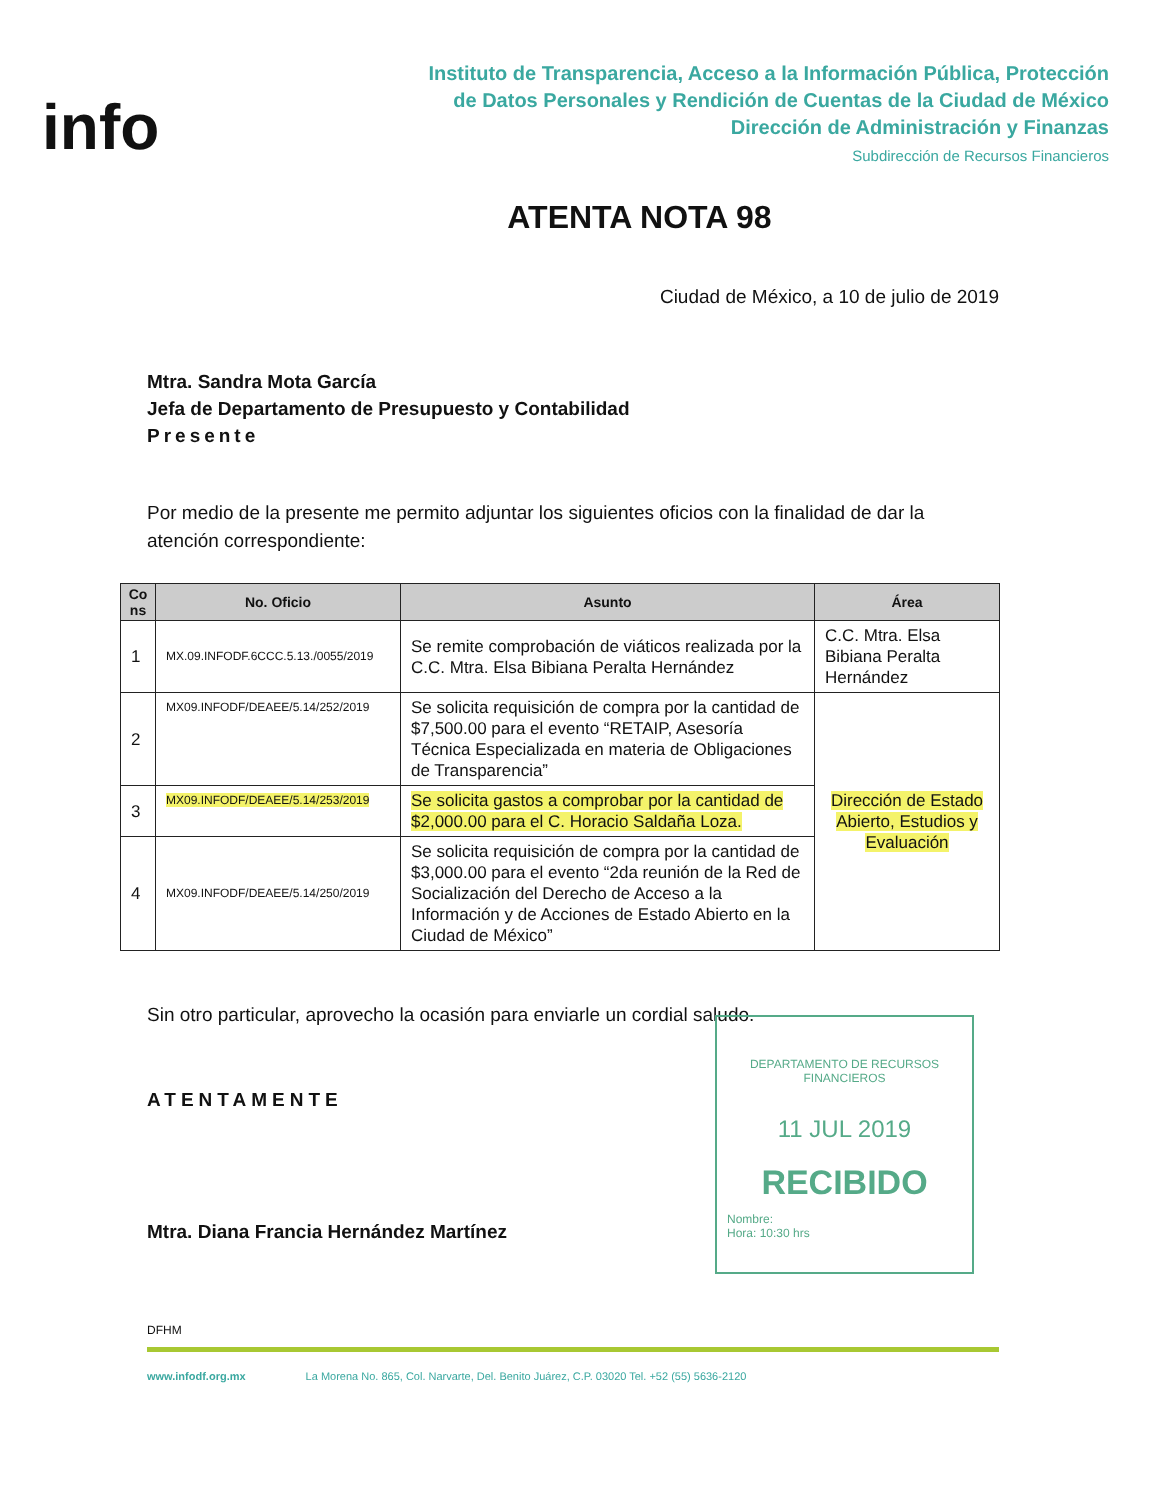info
Instituto de Transparencia, Acceso a la Información Pública, Protección
de Datos Personales y Rendición de Cuentas de la Ciudad de México
Dirección de Administración y Finanzas
Subdirección de Recursos Financieros
ATENTA NOTA 98
Ciudad de México, a 10 de julio de 2019
Mtra. Sandra Mota García
Jefa de Departamento de Presupuesto y Contabilidad
Presente
Por medio de la presente me permito adjuntar los siguientes oficios con la finalidad de dar la atención correspondiente:
| Co ns | No. Oficio | Asunto | Área |
| --- | --- | --- | --- |
| 1 | MX.09.INFODF.6CCC.5.13./0055/2019 | Se remite comprobación de viáticos realizada por la C.C. Mtra. Elsa Bibiana Peralta Hernández | C.C. Mtra. Elsa Bibiana Peralta Hernández |
| 2 | MX09.INFODF/DEAEE/5.14/252/2019 | Se solicita requisición de compra por la cantidad de $7,500.00 para el evento “RETAIP, Asesoría Técnica Especializada en materia de Obligaciones de Transparencia” | Dirección de Estado Abierto, Estudios y Evaluación |
| 3 | MX09.INFODF/DEAEE/5.14/253/2019 | Se solicita gastos a comprobar por la cantidad de $2,000.00 para el C. Horacio Saldaña Loza. | |
| 4 | MX09.INFODF/DEAEE/5.14/250/2019 | Se solicita requisición de compra por la cantidad de $3,000.00 para el evento “2da reunión de la Red de Socialización del Derecho de Acceso a la Información y de Acciones de Estado Abierto en la Ciudad de México” | |
Sin otro particular, aprovecho la ocasión para enviarle un cordial saludo.
ATENTAMENTE
Mtra. Diana Francia Hernández Martínez
DFHM
www.infodf.org.mx La Morena No. 865, Col. Narvarte, Del. Benito Juárez, C.P. 03020 Tel. +52 (55) 5636-2120
DEPARTAMENTO DE RECURSOS FINANCIEROS
11 JUL 2019
RECIBIDO
Nombre:
Hora: 10:30 hrs